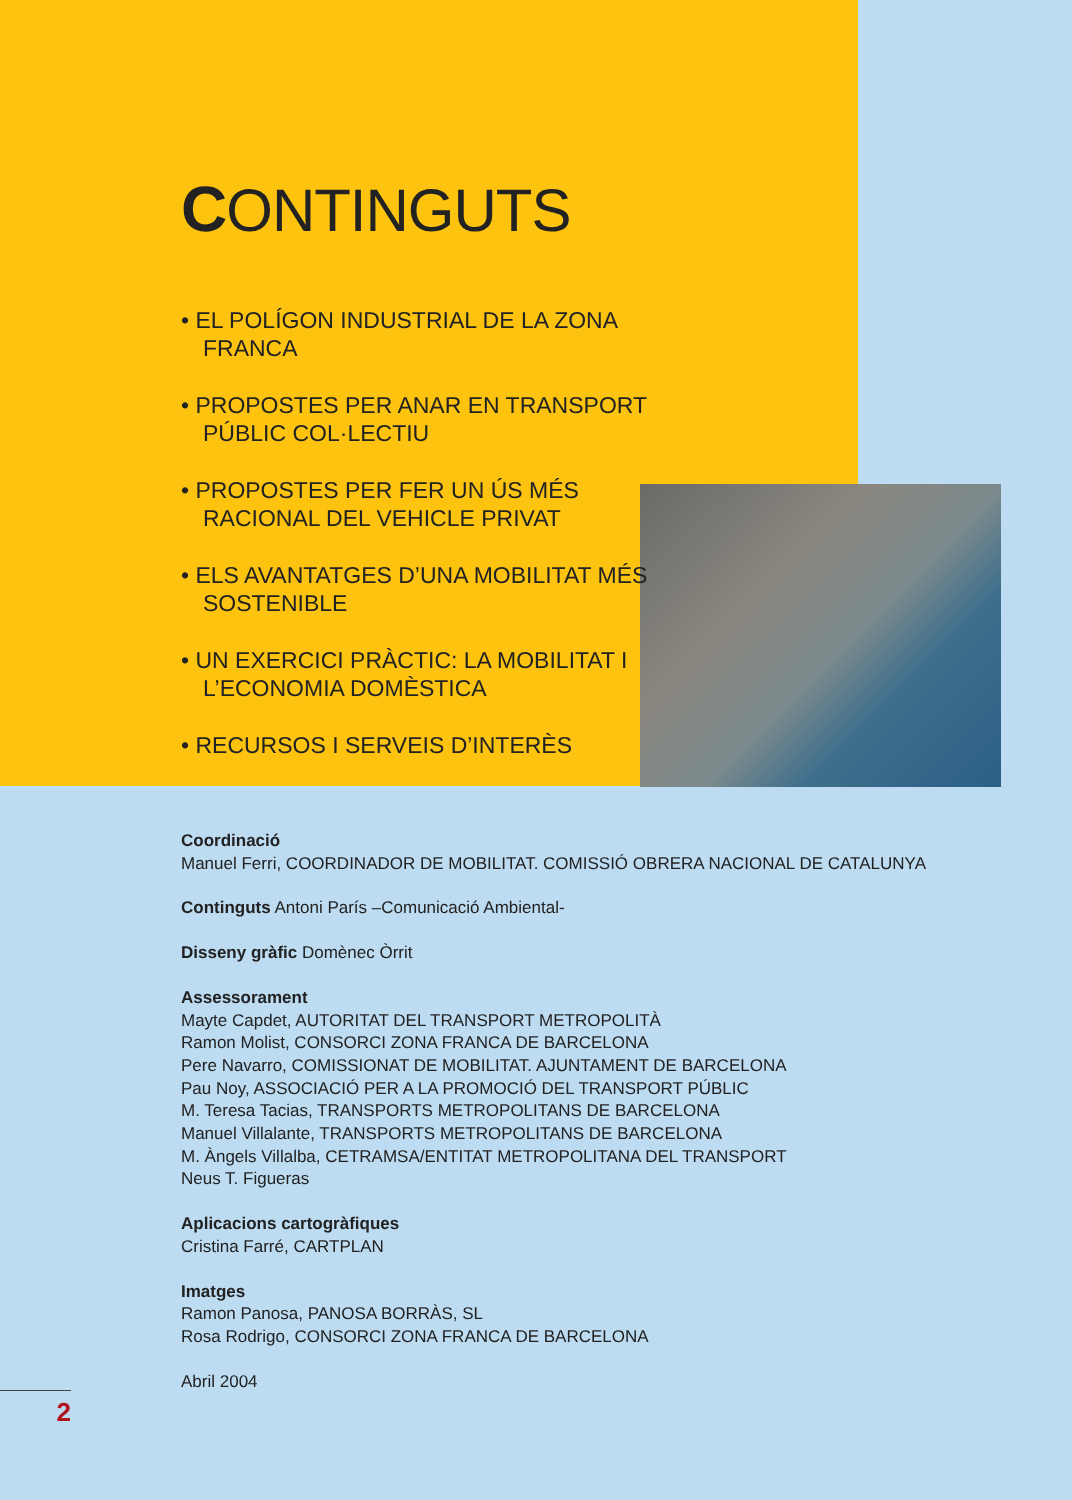CONTINGUTS
• EL POLÍGON INDUSTRIAL DE LA ZONA FRANCA
• PROPOSTES PER ANAR EN TRANSPORT PÚBLIC COL·LECTIU
• PROPOSTES PER FER UN ÚS MÉS RACIONAL DEL VEHICLE PRIVAT
• ELS AVANTATGES D’UNA MOBILITAT MÉS SOSTENIBLE
• UN EXERCICI PRÀCTIC: LA MOBILITAT I L’ECONOMIA DOMÈSTICA
• RECURSOS I SERVEIS D’INTERÈS
Coordinació
Manuel Ferri, COORDINADOR DE MOBILITAT. COMISSIÓ OBRERA NACIONAL DE CATALUNYA
Continguts Antoni París –Comunicació Ambiental-
Disseny gràfic Domènec Òrrit
Assessorament
Mayte Capdet, AUTORITAT DEL TRANSPORT METROPOLITÀ
Ramon Molist, CONSORCI ZONA FRANCA DE BARCELONA
Pere Navarro, COMISSIONAT DE MOBILITAT. AJUNTAMENT DE BARCELONA
Pau Noy, ASSOCIACIÓ PER A LA PROMOCIÓ DEL TRANSPORT PÚBLIC
M. Teresa Tacias, TRANSPORTS METROPOLITANS DE BARCELONA
Manuel Villalante, TRANSPORTS METROPOLITANS DE BARCELONA
M. Àngels Villalba, CETRAMSA/ENTITAT METROPOLITANA DEL TRANSPORT
Neus T. Figueras
Aplicacions cartogràfiques
Cristina Farré, CARTPLAN
Imatges
Ramon Panosa, PANOSA BORRÀS, SL
Rosa Rodrigo, CONSORCI ZONA FRANCA DE BARCELONA
Abril 2004
2